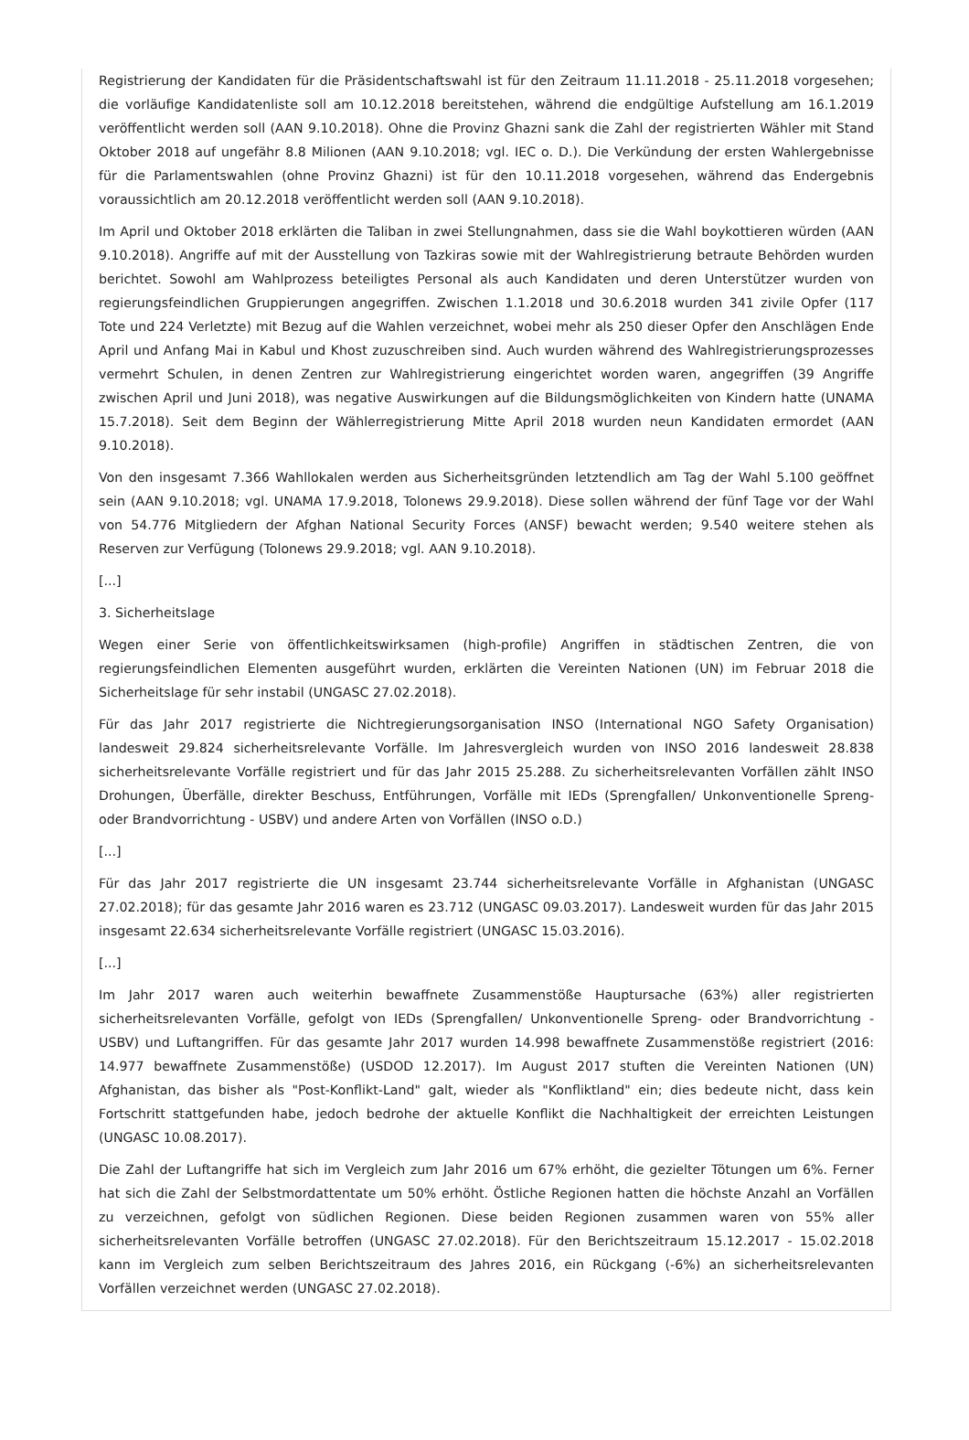Registrierung der Kandidaten für die Präsidentschaftswahl ist für den Zeitraum 11.11.2018 - 25.11.2018 vorgesehen; die vorläufige Kandidatenliste soll am 10.12.2018 bereitstehen, während die endgültige Aufstellung am 16.1.2019 veröffentlicht werden soll (AAN 9.10.2018). Ohne die Provinz Ghazni sank die Zahl der registrierten Wähler mit Stand Oktober 2018 auf ungefähr 8.8 Milionen (AAN 9.10.2018; vgl. IEC o. D.). Die Verkündung der ersten Wahlergebnisse für die Parlamentswahlen (ohne Provinz Ghazni) ist für den 10.11.2018 vorgesehen, während das Endergebnis voraussichtlich am 20.12.2018 veröffentlicht werden soll (AAN 9.10.2018).
Im April und Oktober 2018 erklärten die Taliban in zwei Stellungnahmen, dass sie die Wahl boykottieren würden (AAN 9.10.2018). Angriffe auf mit der Ausstellung von Tazkiras sowie mit der Wahlregistrierung betraute Behörden wurden berichtet. Sowohl am Wahlprozess beteiligtes Personal als auch Kandidaten und deren Unterstützer wurden von regierungsfeindlichen Gruppierungen angegriffen. Zwischen 1.1.2018 und 30.6.2018 wurden 341 zivile Opfer (117 Tote und 224 Verletzte) mit Bezug auf die Wahlen verzeichnet, wobei mehr als 250 dieser Opfer den Anschlägen Ende April und Anfang Mai in Kabul und Khost zuzuschreiben sind. Auch wurden während des Wahlregistrierungsprozesses vermehrt Schulen, in denen Zentren zur Wahlregistrierung eingerichtet worden waren, angegriffen (39 Angriffe zwischen April und Juni 2018), was negative Auswirkungen auf die Bildungsmöglichkeiten von Kindern hatte (UNAMA 15.7.2018). Seit dem Beginn der Wählerregistrierung Mitte April 2018 wurden neun Kandidaten ermordet (AAN 9.10.2018).
Von den insgesamt 7.366 Wahllokalen werden aus Sicherheitsgründen letztendlich am Tag der Wahl 5.100 geöffnet sein (AAN 9.10.2018; vgl. UNAMA 17.9.2018, Tolonews 29.9.2018). Diese sollen während der fünf Tage vor der Wahl von 54.776 Mitgliedern der Afghan National Security Forces (ANSF) bewacht werden; 9.540 weitere stehen als Reserven zur Verfügung (Tolonews 29.9.2018; vgl. AAN 9.10.2018).
[...]
3. Sicherheitslage
Wegen einer Serie von öffentlichkeitswirksamen (high-profile) Angriffen in städtischen Zentren, die von regierungsfeindlichen Elementen ausgeführt wurden, erklärten die Vereinten Nationen (UN) im Februar 2018 die Sicherheitslage für sehr instabil (UNGASC 27.02.2018).
Für das Jahr 2017 registrierte die Nichtregierungsorganisation INSO (International NGO Safety Organisation) landesweit 29.824 sicherheitsrelevante Vorfälle. Im Jahresvergleich wurden von INSO 2016 landesweit 28.838 sicherheitsrelevante Vorfälle registriert und für das Jahr 2015 25.288. Zu sicherheitsrelevanten Vorfällen zählt INSO Drohungen, Überfälle, direkter Beschuss, Entführungen, Vorfälle mit IEDs (Sprengfallen/ Unkonventionelle Spreng- oder Brandvorrichtung - USBV) und andere Arten von Vorfällen (INSO o.D.)
[...]
Für das Jahr 2017 registrierte die UN insgesamt 23.744 sicherheitsrelevante Vorfälle in Afghanistan (UNGASC 27.02.2018); für das gesamte Jahr 2016 waren es 23.712 (UNGASC 09.03.2017). Landesweit wurden für das Jahr 2015 insgesamt 22.634 sicherheitsrelevante Vorfälle registriert (UNGASC 15.03.2016).
[...]
Im Jahr 2017 waren auch weiterhin bewaffnete Zusammenstöße Hauptursache (63%) aller registrierten sicherheitsrelevanten Vorfälle, gefolgt von IEDs (Sprengfallen/ Unkonventionelle Spreng- oder Brandvorrichtung - USBV) und Luftangriffen. Für das gesamte Jahr 2017 wurden 14.998 bewaffnete Zusammenstöße registriert (2016: 14.977 bewaffnete Zusammenstöße) (USDOD 12.2017). Im August 2017 stuften die Vereinten Nationen (UN) Afghanistan, das bisher als "Post-Konflikt-Land" galt, wieder als "Konfliktland" ein; dies bedeute nicht, dass kein Fortschritt stattgefunden habe, jedoch bedrohe der aktuelle Konflikt die Nachhaltigkeit der erreichten Leistungen (UNGASC 10.08.2017).
Die Zahl der Luftangriffe hat sich im Vergleich zum Jahr 2016 um 67% erhöht, die gezielter Tötungen um 6%. Ferner hat sich die Zahl der Selbstmordattentate um 50% erhöht. Östliche Regionen hatten die höchste Anzahl an Vorfällen zu verzeichnen, gefolgt von südlichen Regionen. Diese beiden Regionen zusammen waren von 55% aller sicherheitsrelevanten Vorfälle betroffen (UNGASC 27.02.2018). Für den Berichtszeitraum 15.12.2017 - 15.02.2018 kann im Vergleich zum selben Berichtszeitraum des Jahres 2016, ein Rückgang (-6%) an sicherheitsrelevanten Vorfällen verzeichnet werden (UNGASC 27.02.2018).